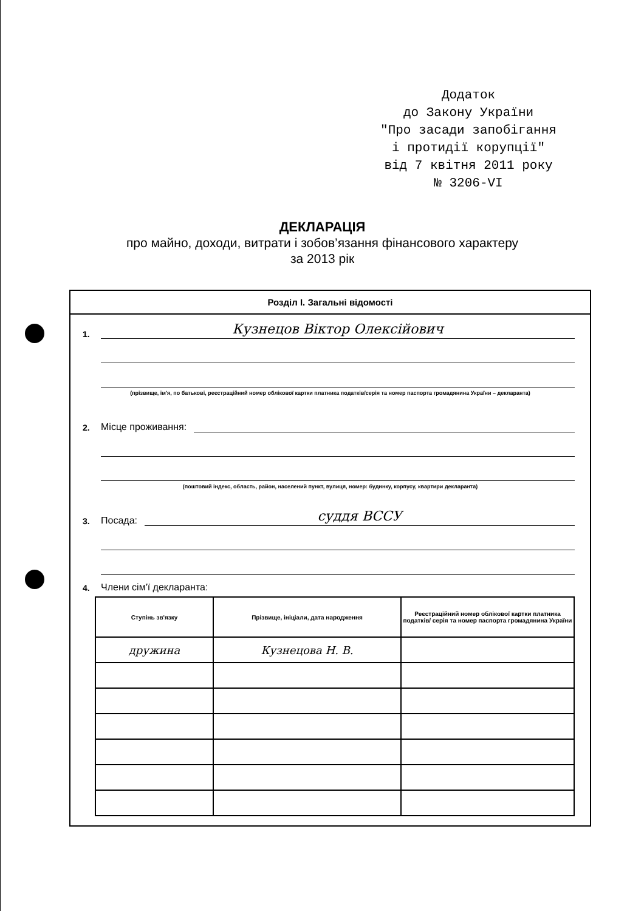Додаток
до Закону України
"Про засади запобігання
і протидії корупції"
від 7 квітня 2011 року
№ 3206-VI
ДЕКЛАРАЦІЯ
про майно, доходи, витрати і зобов’язання фінансового характеру
за 2013 рік
Розділ I. Загальні відомості
1.
Кузнецов Віктор Олексійович
(прізвище, ім'я, по батькові, реєстраційний номер облікової картки платника податків/серія та номер паспорта громадянина України – декларанта)
2. Місце проживання:
(поштовий індекс, область, район, населений пункт, вулиця, номер: будинку, корпусу, квартири декларанта)
3. Посада:
суддя ВССУ
4. Члени сім'ї декларанта:
| Ступінь зв'язку | Прізвище, ініціали, дата народження | Реєстраційний номер облікової картки платника податків/ серія та номер паспорта громадянина України |
| --- | --- | --- |
| дружина | Кузнецова Н. В. | |